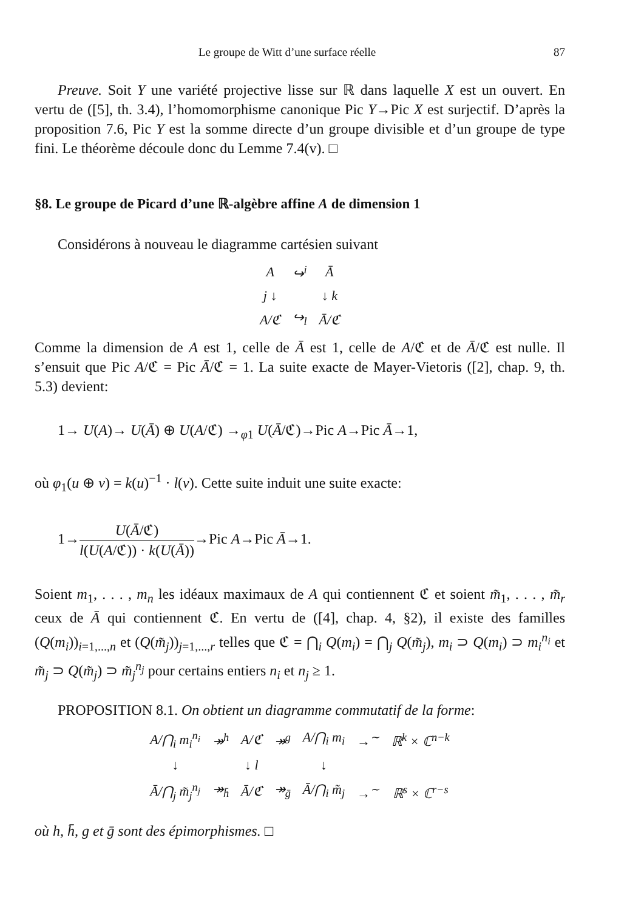Le groupe de Witt d’une surface réelle 87
Preuve. Soit Y une variété projective lisse sur ℝ dans laquelle X est un ouvert. En vertu de ([5], th. 3.4), l’homomorphisme canonique Pic Y→Pic X est surjectif. D’après la proposition 7.6, Pic Y est la somme directe d’un groupe divisible et d’un groupe de type fini. Le théorème découle donc du Lemme 7.4(v). □
§8. Le groupe de Picard d’une ℝ-algèbre affine A de dimension 1
Considérons à nouveau le diagramme cartésien suivant
| A | ↪<sup>i</sup> | Ā |
| j ↓ | | ↓ k |
| A/ℭ | ↪<sub>l</sub> | Ā/ℭ |
Comme la dimension de A est 1, celle de Ā est 1, celle de A/ℭ et de Ā/ℭ est nulle. Il s’ensuit que Pic A/ℭ = Pic Ā/ℭ = 1. La suite exacte de Mayer-Vietoris ([2], chap. 9, th. 5.3) devient:
1→ U(A)→ U(Ā) ⊕ U(A/ℭ) →<sub>φ1</sub> U(Ā/ℭ)→Pic A→Pic Ā→1,
où φ<sub>1</sub>(u ⊕ v) = k(u)<sup>−1</sup> · l(v). Cette suite induit une suite exacte:
1→U(Ā/ℭ) l(U(A/ℭ)) · k(U(Ā))→Pic A→Pic Ā→1.
Soient m<sub>1</sub>, . . . , m<sub>n</sub> les idéaux maximaux de A qui contiennent ℭ et soient m̃<sub>1</sub>, . . . , m̃<sub>r</sub> ceux de Ā qui contiennent ℭ. En vertu de ([4], chap. 4, §2), il existe des familles (Q(m<sub>i</sub>))<sub>i=1,...,n</sub> et (Q(m̃<sub>j</sub>))<sub>j=1,...,r</sub> telles que ℭ = ⋂<sub>i</sub> Q(m<sub>i</sub>) = ⋂<sub>j</sub> Q(m̃<sub>j</sub>), m<sub>i</sub> ⊃ Q(m<sub>i</sub>) ⊃ m<sub>i</sub><sup>n<sub>i</sub></sup> et m̃<sub>j</sub> ⊃ Q(m̃<sub>j</sub>) ⊃ m̃<sub>j</sub><sup>n<sub>j</sub></sup> pour certains entiers n<sub>i</sub> et n<sub>j</sub> ≥ 1.
PROPOSITION 8.1. On obtient un diagramme commutatif de la forme:
| A/⋂<sub>i</sub> m<sub>i</sub><sup>n<sub>i</sub></sup> | ↠<sup>h</sup> | A/ℭ | ↠<sup>g</sup> | A/⋂<sub>i</sub> m<sub>i</sub> | →<sup>∼</sup> | ℝ<sup>k</sup> × ℂ<sup>n−k</sup> |
| ↓ | | ↓ l | | ↓ | | |
| Ā/⋂<sub>j</sub> m̃<sub>j</sub><sup>n<sub>j</sub></sup> | ↠<sub>h̄</sub> | Ā/ℭ | ↠<sub>ḡ</sub> | Ā/⋂<sub>i</sub> m̃<sub>j</sub> | →<sup>∼</sup> | ℝ<sup>s</sup> × ℂ<sup>r−s</sup> |
où h, h̄, g et ḡ sont des épimorphismes. □